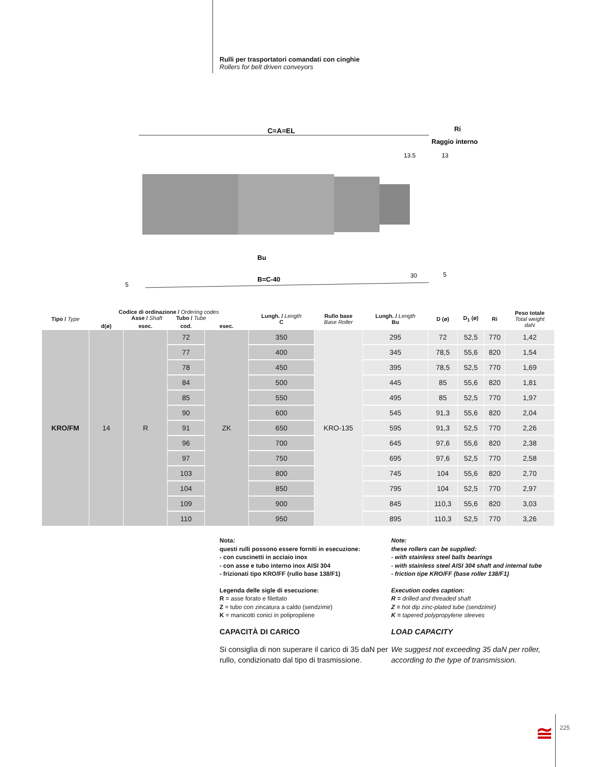Rulli per trasportatori comandati con cinghie
Rollers for belt driven conveyors
C=A=EL
Ri
Raggio interno
13.5
13
Bu
B=C-40
30
5
5
| Tipo / Type | Codice di ordinazione / Ordering codes Asse / Shaft Tubo / Tube | | | | Lungh. / Length C | Rullo base Base Roller | Lungh. / Length Bu | D (ø) | D<sub>1</sub> (ø) | Ri | Peso totale Total weight daN |
| --- | --- | --- | --- | --- | --- | --- | --- | --- | --- | --- | --- |
| | d(ø) | esec. | cod. | esec. | | | | | | | |
| KRO/FM | 14 | R | 72 | ZK | 350 | KRO-135 | 295 | 72 | 52,5 | 770 | 1,42 |
| | | | 77 | | 400 | | 345 | 78,5 | 55,6 | 820 | 1,54 |
| | | | 78 | | 450 | | 395 | 78,5 | 52,5 | 770 | 1,69 |
| | | | 84 | | 500 | | 445 | 85 | 55,6 | 820 | 1,81 |
| | | | 85 | | 550 | | 495 | 85 | 52,5 | 770 | 1,97 |
| | | | 90 | | 600 | | 545 | 91,3 | 55,6 | 820 | 2,04 |
| | | | 91 | | 650 | | 595 | 91,3 | 52,5 | 770 | 2,26 |
| | | | 96 | | 700 | | 645 | 97,6 | 55,6 | 820 | 2,38 |
| | | | 97 | | 750 | | 695 | 97,6 | 52,5 | 770 | 2,58 |
| | | | 103 | | 800 | | 745 | 104 | 55,6 | 820 | 2,70 |
| | | | 104 | | 850 | | 795 | 104 | 52,5 | 770 | 2,97 |
| | | | 109 | | 900 | | 845 | 110,3 | 55,6 | 820 | 3,03 |
| | | | 110 | | 950 | | 895 | 110,3 | 52,5 | 770 | 3,26 |
Nota:
questi rulli possono essere forniti in esecuzione:
- con cuscinetti in acciaio inox
- con asse e tubo interno inox AISI 304
- frizionati tipo KRO/FF (rullo base 138/F1)
Legenda delle sigle di esecuzione:
R = asse forato e filettato
Z = tubo con zincatura a caldo (sendzimir)
K = manicotti conici in polipropilene
CAPACITÀ DI CARICO
Si consiglia di non superare il carico di 35 daN per rullo, condizionato dal tipo di trasmissione.
Note:
these rollers can be supplied:
- with stainless steel balls bearings
- with stainless steel AISI 304 shaft and internal tube
- friction tipe KRO/FF (base roller 138/F1)
Execution codes caption:
R = drilled and threaded shaft
Z = hot dip zinc-plated tube (sendzimir)
K = tapered polypropylene sleeves
LOAD CAPACITY
We suggest not exceeding 35 daN per roller, according to the type of transmission.
≅
225